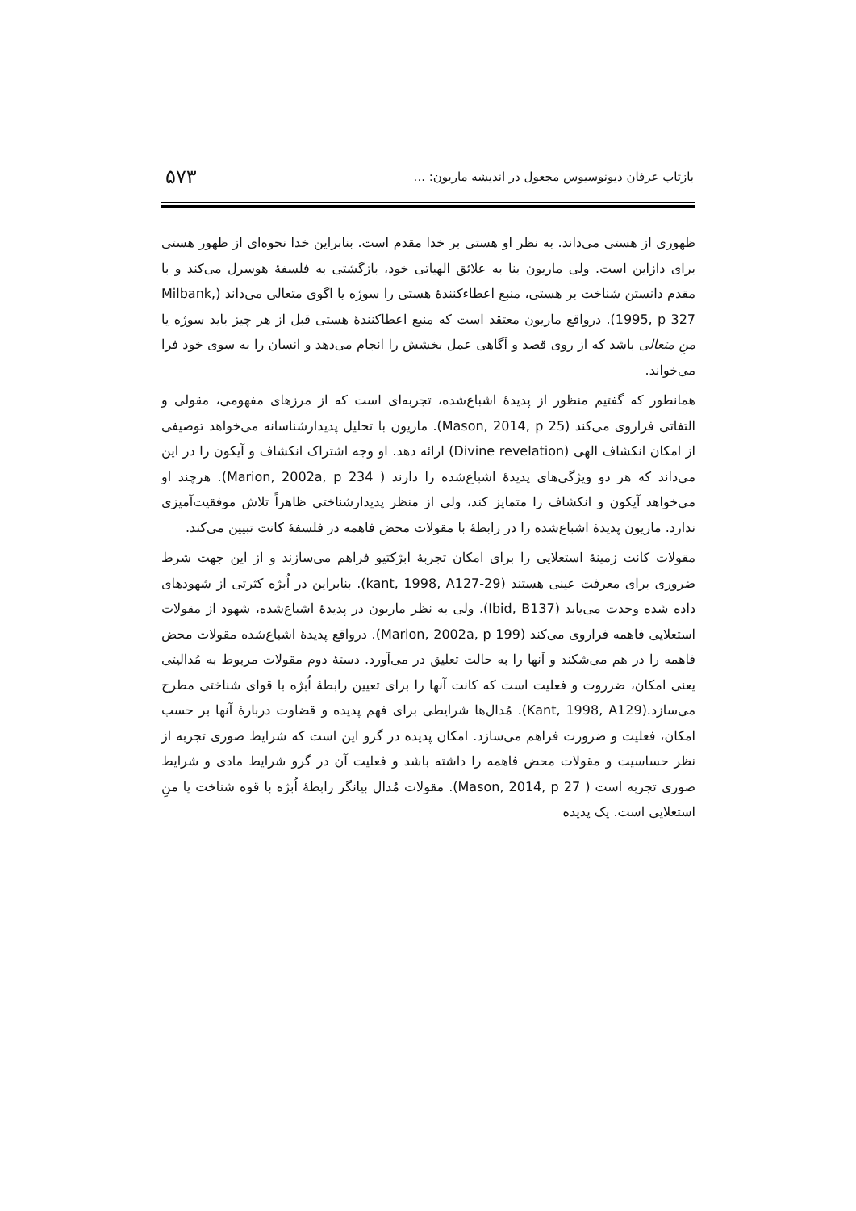بازتاب عرفان دیونوسیوس مجعول در اندیشه ماریون: ... ۵۷۳
ظهوری از هستی می‌داند. به نظر او هستی بر خدا مقدم است. بنابراین خدا نحوه‌ای از ظهور هستی برای دازاین است. ولی ماریون بنا به علائق الهیاتی خود، بازگشتی به فلسفۀ هوسرل می‌کند و با مقدم دانستن شناخت بر هستی، منبع اعطاءکنندۀ هستی را سوژه یا اگوی متعالی می‌داند (Milbank, 1995, p 327). درواقع ماریون معتقد است که منبع اعطاکنندۀ هستی قبل از هر چیز باید سوژه یا منِ متعالی باشد که از روی قصد و آگاهی عمل بخشش را انجام می‌دهد و انسان را به سوی خود فرا می‌خواند.
همانطور که گفتیم منظور از پدیدۀ اشباع‌شده، تجربه‌ای است که از مرزهای مفهومی، مقولی و التفاتی فراروی می‌کند (Mason, 2014, p 25). ماریون با تحلیل پدیدارشناسانه می‌خواهد توصیفی از امکان انکشاف الهی (Divine revelation) ارائه دهد. او وجه اشتراک انکشاف و آیکون را در این می‌داند که هر دو ویژگی‌های پدیدۀ اشباع‌شده را دارند ( Marion, 2002a, p 234). هرچند او می‌خواهد آیکون و انکشاف را متمایز کند، ولی از منظر پدیدارشناختی ظاهراً تلاش موفقیت‌آمیزی ندارد. ماریون پدیدۀ اشباع‌شده را در رابطۀ با مقولات محض فاهمه در فلسفۀ کانت تبیین می‌کند.
مقولات کانت زمینۀ استعلایی را برای امکان تجربۀ ابژکتیو فراهم می‌سازند و از این جهت شرط ضروری برای معرفت عینی هستند (kant, 1998, A127-29). بنابراین در اُبژه کثرتی از شهودهای داده شده وحدت می‌یابد (Ibid, B137). ولی به نظر ماریون در پدیدۀ اشباع‌شده، شهود از مقولات استعلایی فاهمه فراروی می‌کند (Marion, 2002a, p 199). درواقع پدیدۀ اشباع‌شده مقولات محض فاهمه را در هم می‌شکند و آنها را به حالت تعلیق در می‌آورد. دستۀ دوم مقولات مربوط به مُدالیتی یعنی امکان، ضرروت و فعلیت است که کانت آنها را برای تعیین رابطۀ اُبژه با قوای شناختی مطرح می‌سازد.(Kant, 1998, A129). مُدال‌ها شرایطی برای فهم پدیده و قضاوت دربارۀ آنها بر حسب امکان، فعلیت و ضرورت فراهم می‌سازد. امکان پدیده در گرو این است که شرایط صوری تجربه از نظر حساسیت و مقولات محض فاهمه را داشته باشد و فعلیت آن در گرو شرایط مادی و شرایط صوری تجربه است ( Mason, 2014, p 27). مقولات مُدال بیانگر رابطۀ اُبژه با قوه شناخت یا منِ استعلایی است. یک پدیده